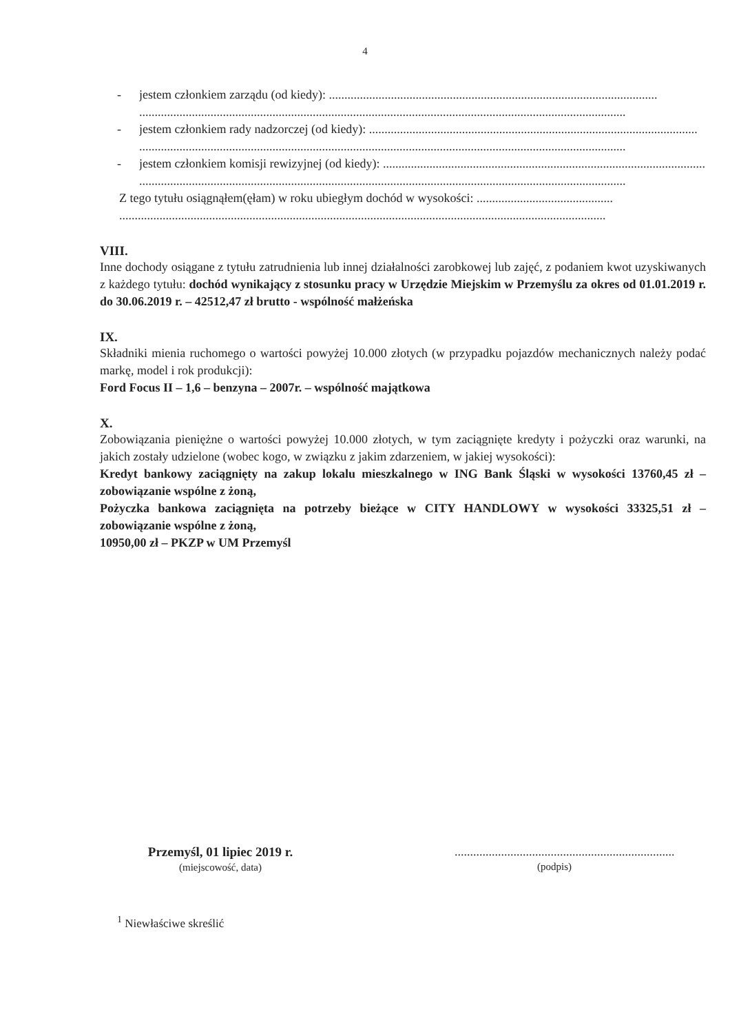4
- jestem członkiem zarządu (od kiedy): ..........................................................................................................
.............................................................................................................................................................
- jestem członkiem rady nadzorczej (od kiedy): ..........................................................................................................
.............................................................................................................................................................
- jestem członkiem komisji rewizyjnej (od kiedy): ..........................................................................................................
.............................................................................................................................................................
Z tego tytułu osiągnąłem(ęłam) w roku ubiegłym dochód w wysokości: ............................................
.............................................................................................................................................................
VIII.
Inne dochody osiągane z tytułu zatrudnienia lub innej działalności zarobkowej lub zajęć, z podaniem kwot uzyskiwanych z każdego tytułu: dochód wynikający z stosunku pracy w Urzędzie Miejskim w Przemyślu za okres od 01.01.2019 r. do 30.06.2019 r. – 42512,47 zł brutto - wspólność małżeńska
IX.
Składniki mienia ruchomego o wartości powyżej 10.000 złotych (w przypadku pojazdów mechanicznych należy podać markę, model i rok produkcji):
Ford Focus II – 1,6 – benzyna – 2007r. – wspólność majątkowa
X.
Zobowiązania pieniężne o wartości powyżej 10.000 złotych, w tym zaciągnięte kredyty i pożyczki oraz warunki, na jakich zostały udzielone (wobec kogo, w związku z jakim zdarzeniem, w jakiej wysokości):
Kredyt bankowy zaciągnięty na zakup lokalu mieszkalnego w ING Bank Śląski w wysokości 13760,45 zł – zobowiązanie wspólne z żoną,
Pożyczka bankowa zaciągnięta na potrzeby bieżące w CITY HANDLOWY w wysokości 33325,51 zł – zobowiązanie wspólne z żoną,
10950,00 zł – PKZP w UM Przemyśl
Przemyśl, 01 lipiec 2019 r.
(miejscowość, data)
.......................................................................
(podpis)
<sup>1</sup> Niewłaściwe skreślić